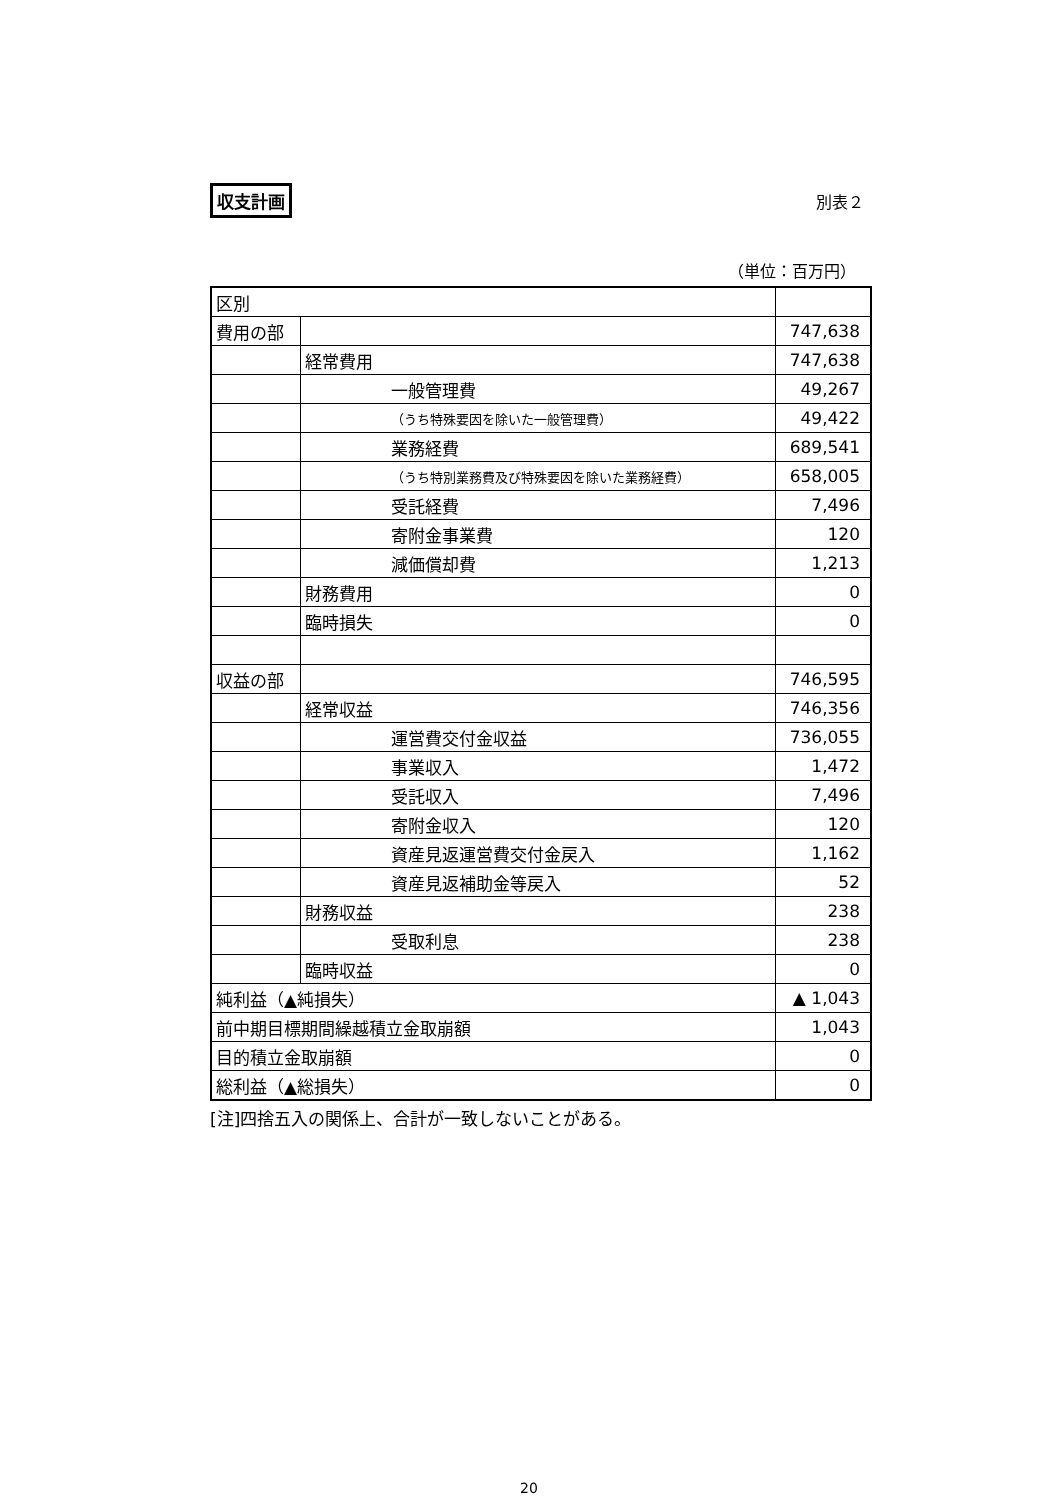収支計画 別表２
（単位：百万円）
| 区別 | | |
| 費用の部 | | 747,638 |
| | 経常費用 | 747,638 |
| | 一般管理費 | 49,267 |
| | （うち特殊要因を除いた一般管理費） | 49,422 |
| | 業務経費 | 689,541 |
| | （うち特別業務費及び特殊要因を除いた業務経費） | 658,005 |
| | 受託経費 | 7,496 |
| | 寄附金事業費 | 120 |
| | 減価償却費 | 1,213 |
| | 財務費用 | 0 |
| | 臨時損失 | 0 |
| 収益の部 | | 746,595 |
| | 経常収益 | 746,356 |
| | 運営費交付金収益 | 736,055 |
| | 事業収入 | 1,472 |
| | 受託収入 | 7,496 |
| | 寄附金収入 | 120 |
| | 資産見返運営費交付金戻入 | 1,162 |
| | 資産見返補助金等戻入 | 52 |
| | 財務収益 | 238 |
| | 受取利息 | 238 |
| | 臨時収益 | 0 |
| 純利益（▲純損失） | | ▲ 1,043 |
| 前中期目標期間繰越積立金取崩額 | | 1,043 |
| 目的積立金取崩額 | | 0 |
| 総利益（▲総損失） | | 0 |
[注]四捨五入の関係上、合計が一致しないことがある。
20